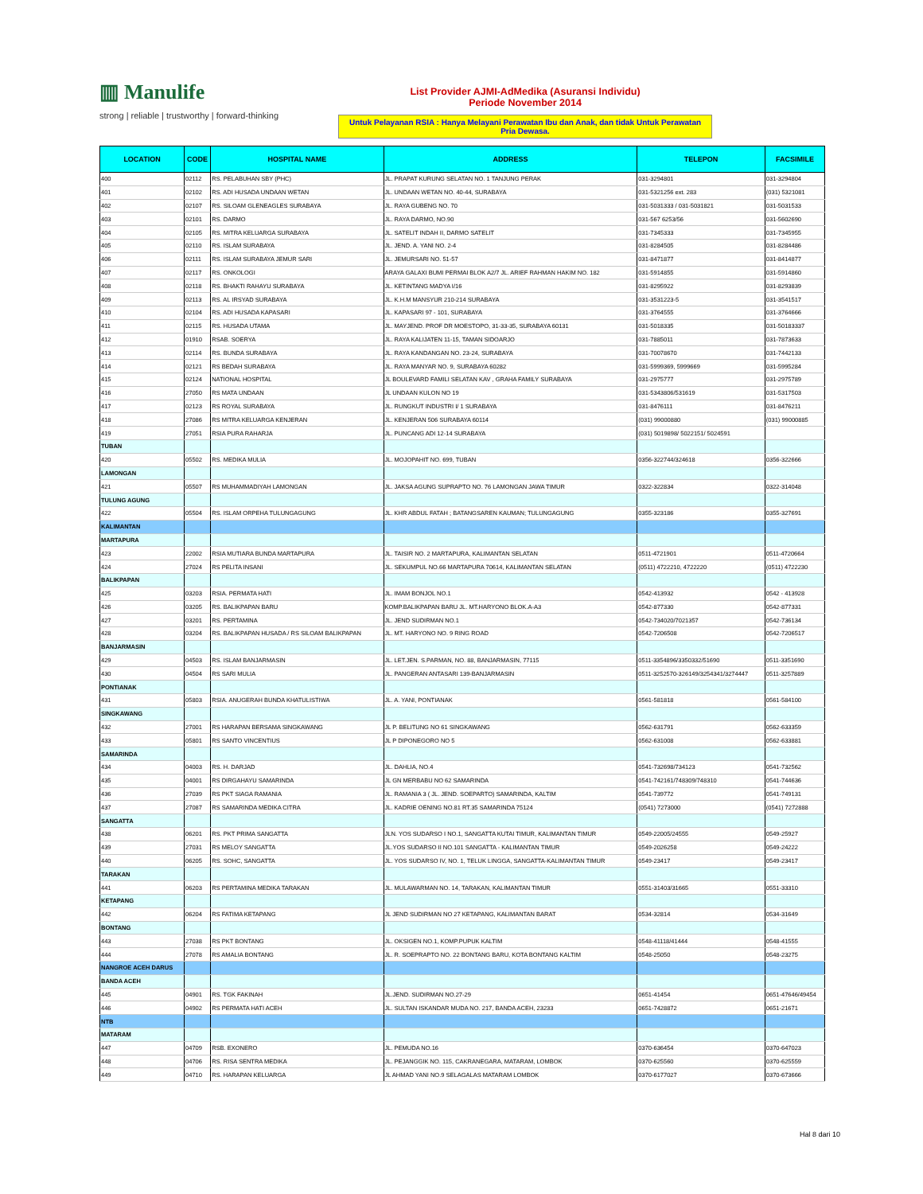▥ Manulife
strong | reliable | trustworthy | forward-thinking
List Provider AJMI-AdMedika (Asuransi Individu)
Periode November 2014
Untuk Pelayanan RSIA : Hanya Melayani Perawatan Ibu dan Anak, dan tidak Untuk Perawatan Pria Dewasa.
| LOCATION | CODE | HOSPITAL NAME | ADDRESS | TELEPON | FACSIMILE |
| --- | --- | --- | --- | --- | --- |
| 400 | 02112 | RS. PELABUHAN SBY (PHC) | JL. PRAPAT KURUNG SELATAN NO. 1 TANJUNG PERAK | 031-3294801 | 031-3294804 |
| 401 | 02102 | RS. ADI HUSADA UNDAAN WETAN | JL. UNDAAN WETAN NO. 40-44, SURABAYA | 031-5321256 ext. 283 | (031) 5321081 |
| 402 | 02107 | RS. SILOAM GLENEAGLES SURABAYA | JL. RAYA GUBENG NO. 70 | 031-5031333 / 031-5031821 | 031-5031533 |
| 403 | 02101 | RS. DARMO | JL. RAYA DARMO, NO.90 | 031-567 6253/56 | 031-5602690 |
| 404 | 02105 | RS. MITRA KELUARGA SURABAYA | JL. SATELIT INDAH II, DARMO SATELIT | 031-7345333 | 031-7345955 |
| 405 | 02110 | RS. ISLAM SURABAYA | JL. JEND. A. YANI NO. 2-4 | 031-8284505 | 031-8284486 |
| 406 | 02111 | RS. ISLAM SURABAYA JEMUR SARI | JL. JEMURSARI NO. 51-57 | 031-8471877 | 031-8414877 |
| 407 | 02117 | RS. ONKOLOGI | ARAYA GALAXI BUMI PERMAI BLOK A2/7 JL. ARIEF RAHMAN HAKIM NO. 182 | 031-5914855 | 031-5914860 |
| 408 | 02118 | RS. BHAKTI RAHAYU SURABAYA | JL. KETINTANG MADYA I/16 | 031-8295922 | 031-8293839 |
| 409 | 02113 | RS. AL IRSYAD SURABAYA | JL. K.H.M MANSYUR 210-214 SURABAYA | 031-3531223-5 | 031-3541517 |
| 410 | 02104 | RS. ADI HUSADA KAPASARI | JL. KAPASARI 97 - 101, SURABAYA | 031-3764555 | 031-3764666 |
| 411 | 02115 | RS. HUSADA UTAMA | JL. MAYJEND. PROF DR MOESTOPO, 31-33-35, SURABAYA 60131 | 031-5018335 | 031-50183337 |
| 412 | 01910 | RSAB. SOERYA | JL. RAYA KALIJATEN 11-15, TAMAN SIDOARJO | 031-7885011 | 031-7873633 |
| 413 | 02114 | RS. BUNDA SURABAYA | JL. RAYA KANDANGAN NO. 23-24, SURABAYA | 031-70078670 | 031-7442133 |
| 414 | 02121 | RS BEDAH SURABAYA | JL. RAYA MANYAR NO. 9, SURABAYA 60282 | 031-5999369, 5999669 | 031-5995284 |
| 415 | 02124 | NATIONAL HOSPITAL | JL BOULEVARD FAMILI SELATAN KAV , GRAHA FAMILY SURABAYA | 031-2975777 | 031-2975789 |
| 416 | 27050 | RS MATA UNDAAN | JL UNDAAN KULON NO 19 | 031-5343806/531619 | 031-5317503 |
| 417 | 02123 | RS ROYAL SURABAYA | JL. RUNGKUT INDUSTRI I/ 1 SURABAYA | 031-8476111 | 031-8476211 |
| 418 | 27086 | RS MITRA KELUARGA KENJERAN | JL. KENJERAN 506 SURABAYA 60114 | (031) 99000880 | (031) 99000885 |
| 419 | 27051 | RSIA PURA RAHARJA | JL. PUNCANG ADI 12-14 SURABAYA | (031) 5019898/ 5022151/ 5024591 | |
| TUBAN | | | | | |
| 420 | 05502 | RS. MEDIKA MULIA | JL. MOJOPAHIT NO. 699, TUBAN | 0356-322744/324618 | 0356-322666 |
| LAMONGAN | | | | | |
| 421 | 05507 | RS MUHAMMADIYAH LAMONGAN | JL. JAKSA AGUNG SUPRAPTO NO. 76 LAMONGAN JAWA TIMUR | 0322-322834 | 0322-314048 |
| TULUNG AGUNG | | | | | |
| 422 | 05504 | RS. ISLAM ORPEHA TULUNGAGUNG | JL. KHR ABDUL FATAH ; BATANGSAREN KAUMAN; TULUNGAGUNG | 0355-323186 | 0355-327691 |
| KALIMANTAN | | | | | |
| MARTAPURA | | | | | |
| 423 | 22002 | RSIA MUTIARA BUNDA MARTAPURA | JL. TAISIR NO. 2 MARTAPURA, KALIMANTAN SELATAN | 0511-4721901 | 0511-4720664 |
| 424 | 27024 | RS PELITA INSANI | JL. SEKUMPUL NO.66 MARTAPURA 70614, KALIMANTAN SELATAN | (0511) 4722210, 4722220 | (0511) 4722230 |
| BALIKPAPAN | | | | | |
| 425 | 03203 | RSIA. PERMATA HATI | JL. IMAM BONJOL NO.1 | 0542-413932 | 0542 - 413928 |
| 426 | 03205 | RS. BALIKPAPAN BARU | KOMP.BALIKPAPAN BARU JL. MT.HARYONO BLOK.A-A3 | 0542-877330 | 0542-877331 |
| 427 | 03201 | RS. PERTAMINA | JL. JEND SUDIRMAN NO.1 | 0542-734020/7021357 | 0542-736134 |
| 428 | 03204 | RS. BALIKPAPAN HUSADA / RS SILOAM BALIKPAPAN | JL. MT. HARYONO NO. 9 RING ROAD | 0542-7206508 | 0542-7206517 |
| BANJARMASIN | | | | | |
| 429 | 04503 | RS. ISLAM BANJARMASIN | JL. LET.JEN. S.PARMAN, NO. 88, BANJARMASIN, 77115 | 0511-3354896/3350332/51690 | 0511-3351690 |
| 430 | 04504 | RS SARI MULIA | JL. PANGERAN ANTASARI 139-BANJARMASIN | 0511-3252570-326149/3254341/3274447 | 0511-3257889 |
| PONTIANAK | | | | | |
| 431 | 05803 | RSIA. ANUGERAH BUNDA KHATULISTIWA | JL. A. YANI, PONTIANAK | 0561-581818 | 0561-584100 |
| SINGKAWANG | | | | | |
| 432 | 27001 | RS HARAPAN BERSAMA SINGKAWANG | JL P. BELITUNG NO 61 SINGKAWANG | 0562-631791 | 0562-633359 |
| 433 | 05801 | RS SANTO VINCENTIUS | JL P DIPONEGORO NO 5 | 0562-631008 | 0562-633881 |
| SAMARINDA | | | | | |
| 434 | 04003 | RS. H. DARJAD | JL. DAHLIA, NO.4 | 0541-732698/734123 | 0541-732562 |
| 435 | 04001 | RS DIRGAHAYU SAMARINDA | JL GN MERBABU NO 62 SAMARINDA | 0541-742161/748309/748310 | 0541-744636 |
| 436 | 27039 | RS PKT SIAGA RAMANIA | JL. RAMANIA 3 ( JL. JEND. SOEPARTO) SAMARINDA, KALTIM | 0541-739772 | 0541-749131 |
| 437 | 27087 | RS SAMARINDA MEDIKA CITRA | JL. KADRIE OENING NO.81 RT.35 SAMARINDA 75124 | (0541) 7273000 | (0541) 7272888 |
| SANGATTA | | | | | |
| 438 | 06201 | RS. PKT PRIMA SANGATTA | JLN. YOS SUDARSO I NO.1, SANGATTA KUTAI TIMUR, KALIMANTAN TIMUR | 0549-22005/24555 | 0549-25927 |
| 439 | 27031 | RS MELOY SANGATTA | JL.YOS SUDARSO II NO.101 SANGATTA - KALIMANTAN TIMUR | 0549-2026258 | 0549-24222 |
| 440 | 06205 | RS. SOHC, SANGATTA | JL. YOS SUDARSO IV, NO. 1, TELUK LINGGA, SANGATTA-KALIMANTAN TIMUR | 0549-23417 | 0549-23417 |
| TARAKAN | | | | | |
| 441 | 06203 | RS PERTAMINA MEDIKA TARAKAN | JL. MULAWARMAN NO. 14, TARAKAN, KALIMANTAN TIMUR | 0551-31403/31665 | 0551-33310 |
| KETAPANG | | | | | |
| 442 | 06204 | RS FATIMA KETAPANG | JL JEND SUDIRMAN NO 27 KETAPANG, KALIMANTAN BARAT | 0534-32814 | 0534-31649 |
| BONTANG | | | | | |
| 443 | 27038 | RS PKT BONTANG | JL. OKSIGEN NO.1, KOMP.PUPUK KALTIM | 0548-41118/41444 | 0548-41555 |
| 444 | 27078 | RS AMALIA BONTANG | JL. R. SOEPRAPTO NO. 22 BONTANG BARU, KOTA BONTANG KALTIM | 0548-25050 | 0548-23275 |
| NANGROE ACEH DARUS | | | | | |
| BANDA ACEH | | | | | |
| 445 | 04901 | RS. TGK FAKINAH | JL.JEND. SUDIRMAN NO.27-29 | 0651-41454 | 0651-47646/49454 |
| 446 | 04902 | RS PERMATA HATI ACEH | JL. SULTAN ISKANDAR MUDA NO. 217, BANDA ACEH, 23233 | 0651-7428872 | 0651-21671 |
| NTB | | | | | |
| MATARAM | | | | | |
| 447 | 04709 | RSB. EXONERO | JL. PEMUDA NO.16 | 0370-636454 | 0370-647023 |
| 448 | 04706 | RS. RISA SENTRA MEDIKA | JL. PEJANGGIK NO. 115, CAKRANEGARA, MATARAM, LOMBOK | 0370-625560 | 0370-625559 |
| 449 | 04710 | RS. HARAPAN KELUARGA | JL AHMAD YANI NO.9 SELAGALAS MATARAM LOMBOK | 0370-6177027 | 0370-673666 |
Hal 8 dari 10